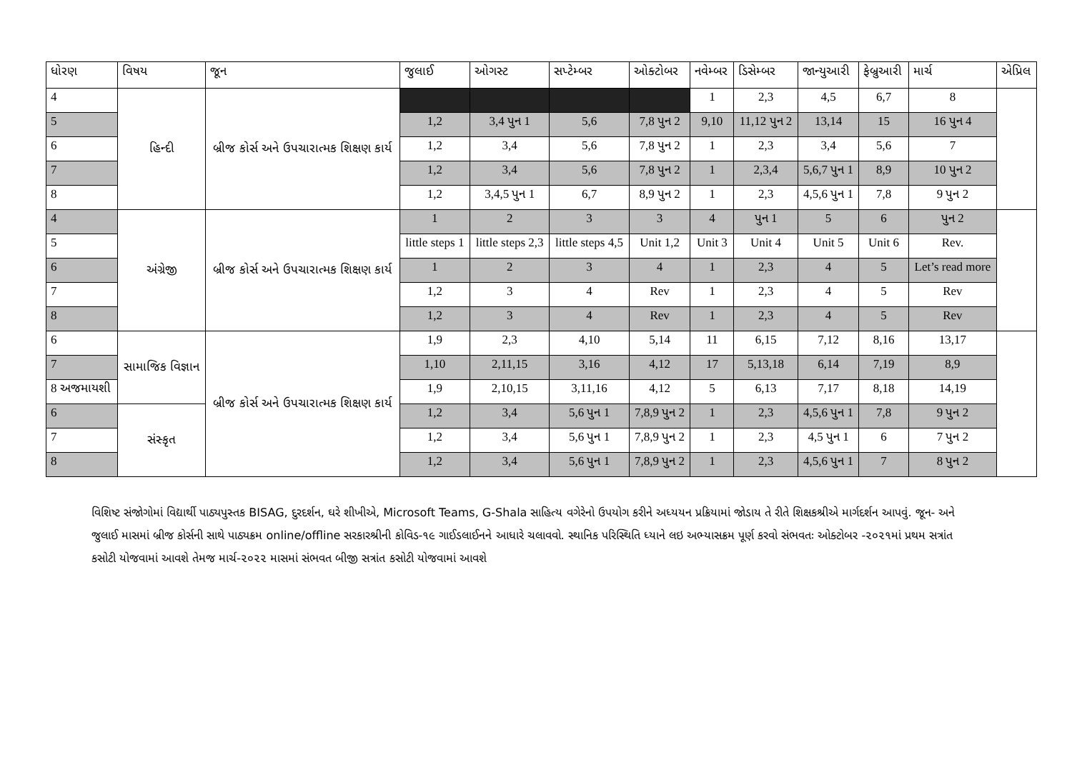| ધોરણ | વિષય | જૂન | જુલાઈ | ઓગસ્ટ | સપ્ટેમ્બર | ઓક્ટોબર | નવેમ્બર | ડિસેમ્બર | જાન્યુઆરી | ફેબ્રુઆરી | માર્ચ | એપ્રિલ |
| --- | --- | --- | --- | --- | --- | --- | --- | --- | --- | --- | --- | --- |
| 4 | હિન્દી | બ્રીજ કોર્સ અને ઉપચારાત્મક શિક્ષણ કાર્ય | | | | | 1 | 2,3 | 4,5 | 6,7 | 8 | |
| 5 | | | 1,2 | 3,4 પુન 1 | 5,6 | 7,8 પુન 2 | 9,10 | 11,12 પુન 2 | 13,14 | 15 | 16 પુન 4 | |
| 6 | | | 1,2 | 3,4 | 5,6 | 7,8 પુન 2 | 1 | 2,3 | 3,4 | 5,6 | 7 | |
| 7 | | | 1,2 | 3,4 | 5,6 | 7,8 પુન 2 | 1 | 2,3,4 | 5,6,7 પુન 1 | 8,9 | 10 પુન 2 | |
| 8 | | | 1,2 | 3,4,5 પુન 1 | 6,7 | 8,9 પુન 2 | 1 | 2,3 | 4,5,6 પુન 1 | 7,8 | 9 પુન 2 | |
| 4 | અંગ્રેજી | બ્રીજ કોર્સ અને ઉપચારાત્મક શિક્ષણ કાર્ય | 1 | 2 | 3 | 3 | 4 | પુન 1 | 5 | 6 | પુન 2 | |
| 5 | | | little steps 1 | little steps 2,3 | little steps 4,5 | Unit 1,2 | Unit 3 | Unit 4 | Unit 5 | Unit 6 | Rev. | |
| 6 | | | 1 | 2 | 3 | 4 | 1 | 2,3 | 4 | 5 | Let’s read more | |
| 7 | | | 1,2 | 3 | 4 | Rev | 1 | 2,3 | 4 | 5 | Rev | |
| 8 | | | 1,2 | 3 | 4 | Rev | 1 | 2,3 | 4 | 5 | Rev | |
| 6 | સામાજિક વિજ્ઞાન | બ્રીજ કોર્સ અને ઉપચારાત્મક શિક્ષણ કાર્ય | 1,9 | 2,3 | 4,10 | 5,14 | 11 | 6,15 | 7,12 | 8,16 | 13,17 | |
| 7 | | | 1,10 | 2,11,15 | 3,16 | 4,12 | 17 | 5,13,18 | 6,14 | 7,19 | 8,9 | |
| 8 અજમાયશી | | | 1,9 | 2,10,15 | 3,11,16 | 4,12 | 5 | 6,13 | 7,17 | 8,18 | 14,19 | |
| 6 | સંસ્કૃત | | 1,2 | 3,4 | 5,6 પુન 1 | 7,8,9 પુન 2 | 1 | 2,3 | 4,5,6 પુન 1 | 7,8 | 9 પુન 2 | |
| 7 | | | 1,2 | 3,4 | 5,6 પુન 1 | 7,8,9 પુન 2 | 1 | 2,3 | 4,5 પુન 1 | 6 | 7 પુન 2 | |
| 8 | | | 1,2 | 3,4 | 5,6 પુન 1 | 7,8,9 પુન 2 | 1 | 2,3 | 4,5,6 પુન 1 | 7 | 8 પુન 2 | |
વિશિષ્ટ સંજોગોમાં વિદ્યાર્થી પાઠ્યપુસ્તક BISAG, દુરદર્શન, ઘરે શીખીએ, Microsoft Teams, G-Shala સાહિત્ય વગેરેનો ઉપયોગ કરીને અધ્યયન પ્રક્રિયામાં જોડાય તે રીતે શિક્ષકશ્રીએ માર્ગદર્શન આપવું. જૂન- અને જુલાઈ માસમાં બ્રીજ કોર્સની સાથે પાઠ્યક્રમ online/offline સરકારશ્રીની કોવિડ-૧૯ ગાઈડલાઈનને આધારે ચલાવવો. સ્થાનિક પરિસ્થિતિ ધ્યાને લઇ અભ્યાસક્રમ પૂર્ણ કરવો સંભવતઃ ઓક્ટોબર -૨૦૨૧માં પ્રથમ સત્રાંત કસોટી યોજવામાં આવશે તેમજ માર્ચ-૨૦૨૨ માસમાં સંભવત બીજી સત્રાંત કસોટી યોજવામાં આવશે